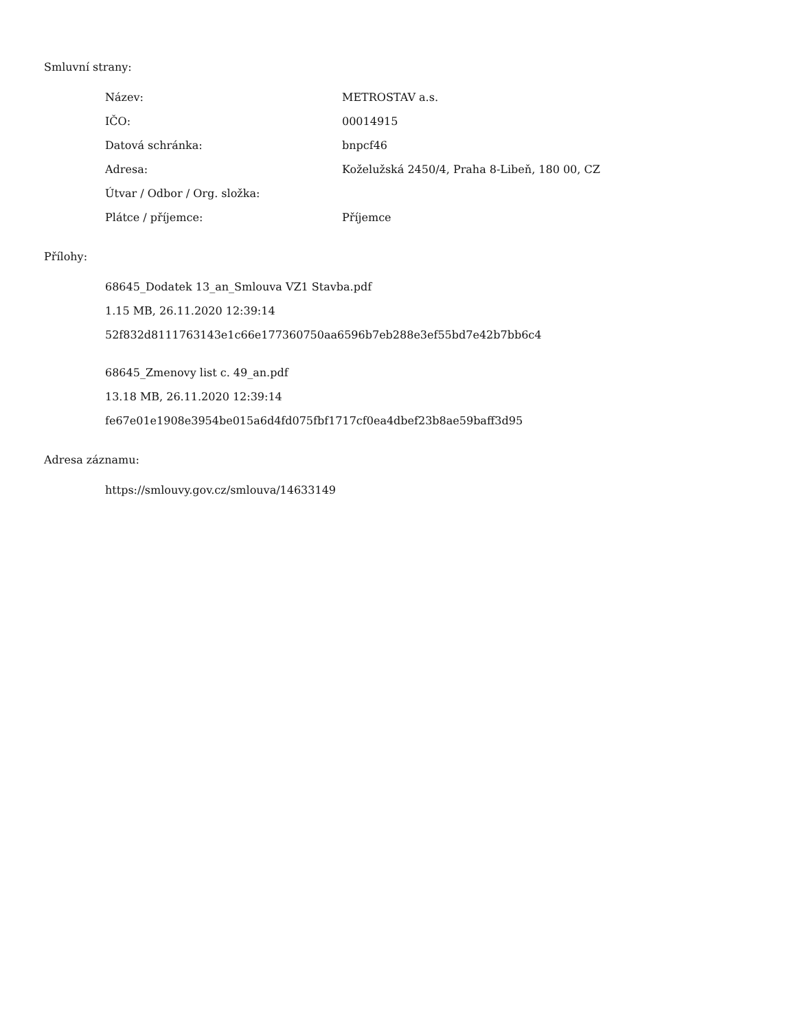Smluvní strany:
| Název: | METROSTAV a.s. |
| IČO: | 00014915 |
| Datová schránka: | bnpcf46 |
| Adresa: | Koželužská 2450/4, Praha 8-Libeň, 180 00, CZ |
| Útvar / Odbor / Org. složka: | |
| Plátce / příjemce: | Příjemce |
Přílohy:
68645_Dodatek 13_an_Smlouva VZ1 Stavba.pdf
1.15 MB, 26.11.2020 12:39:14
52f832d8111763143e1c66e177360750aa6596b7eb288e3ef55bd7e42b7bb6c4
68645_Zmenovy list c. 49_an.pdf
13.18 MB, 26.11.2020 12:39:14
fe67e01e1908e3954be015a6d4fd075fbf1717cf0ea4dbef23b8ae59baff3d95
Adresa záznamu:
https://smlouvy.gov.cz/smlouva/14633149